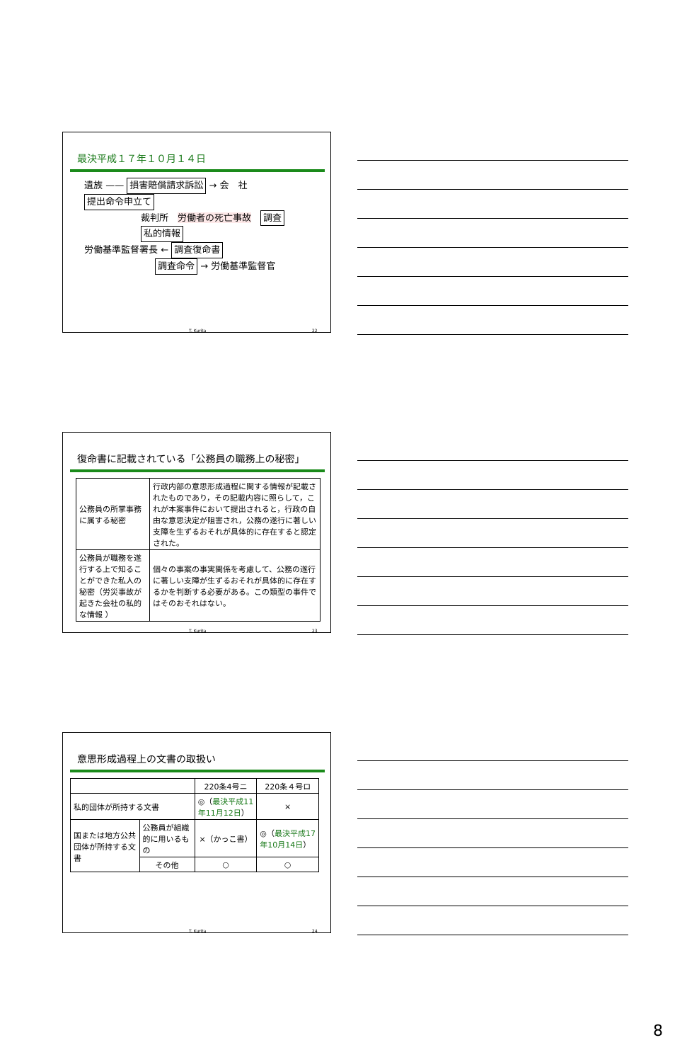最決平成１７年１０月１４日
遺族 —— 損害賠償請求訴訟 → 会　社
提出命令申立て
裁判所　労働者の死亡事故　調査 私的情報
労働基準監督署長 ← 調査復命書
調査命令 → 労働基準監督官
T. Kurita 22
復命書に記載されている「公務員の職務上の秘密」
| 公務員の所掌事務に属する秘密 | 行政内部の意思形成過程に関する情報が記載されたものであり，その記載内容に照らして，これが本案事件において提出されると，行政の自由な意思決定が阻害され，公務の遂行に著しい支障を生ずるおそれが具体的に存在すると認定された。 |
| 公務員が職務を遂行する上で知ることができた私人の秘密（労災事故が起きた会社の私的な情報 ） | 個々の事案の事実関係を考慮して、公務の遂行に著しい支障が生ずるおそれが具体的に存在するかを判断する必要がある。この類型の事件ではそのおそれはない。 |
T. Kurita 23
意思形成過程上の文書の取扱い
| | | 220条4号ニ | 220条４号ロ |
| 私的団体が所持する文書 | | ◎（ 最決平成11年11月12日 ） | × |
| 国または地方公共団体が所持する文書 | 公務員が組織的に用いるもの | ×（かっこ書） | ◎（ 最決平成17年10月14日 ） |
| | その他 | ○ | ○ |
T. Kurita 24
8